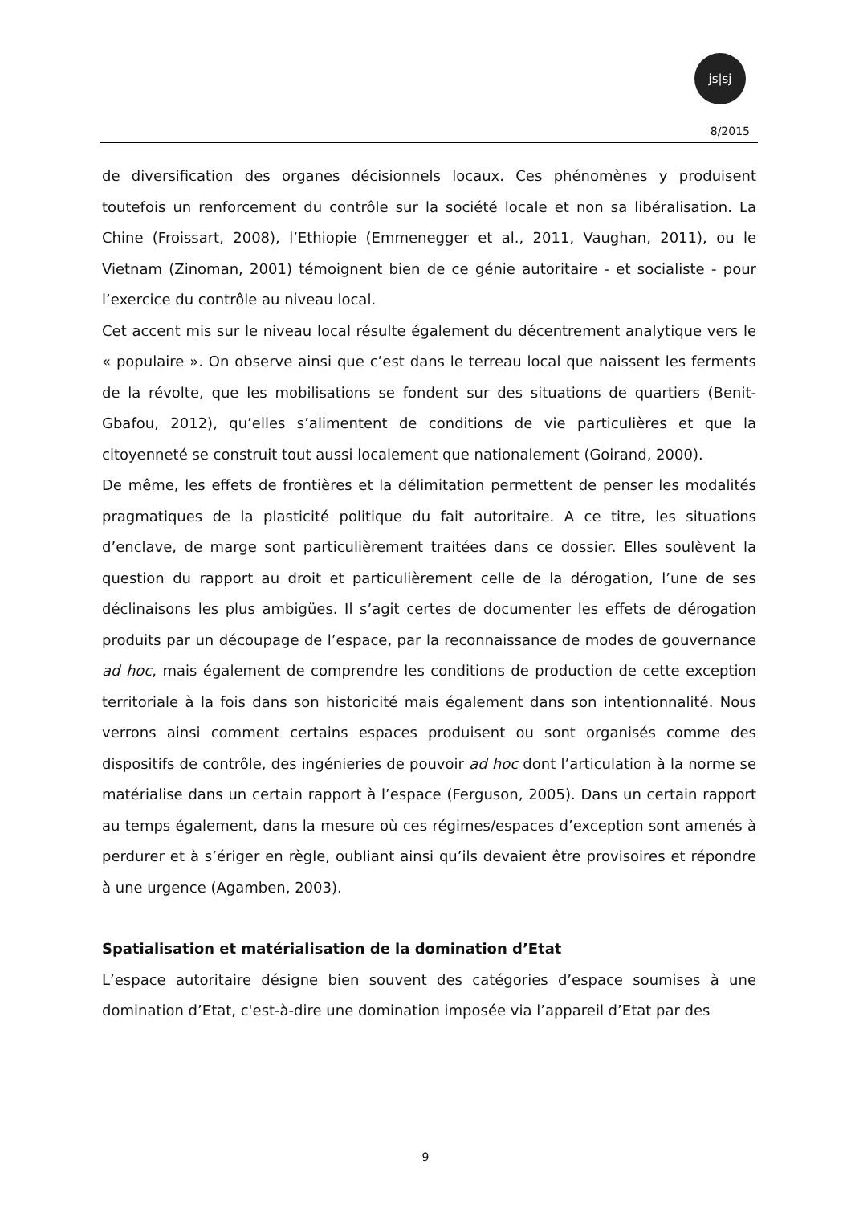js|sj
8/2015
de diversification des organes décisionnels locaux. Ces phénomènes y produisent toutefois un renforcement du contrôle sur la société locale et non sa libéralisation. La Chine (Froissart, 2008), l’Ethiopie (Emmenegger et al., 2011, Vaughan, 2011), ou le Vietnam (Zinoman, 2001) témoignent bien de ce génie autoritaire - et socialiste - pour l’exercice du contrôle au niveau local.
Cet accent mis sur le niveau local résulte également du décentrement analytique vers le « populaire ». On observe ainsi que c’est dans le terreau local que naissent les ferments de la révolte, que les mobilisations se fondent sur des situations de quartiers (Benit-Gbafou, 2012), qu’elles s’alimentent de conditions de vie particulières et que la citoyenneté se construit tout aussi localement que nationalement (Goirand, 2000).
De même, les effets de frontières et la délimitation permettent de penser les modalités pragmatiques de la plasticité politique du fait autoritaire. A ce titre, les situations d’enclave, de marge sont particulièrement traitées dans ce dossier. Elles soulèvent la question du rapport au droit et particulièrement celle de la dérogation, l’une de ses déclinaisons les plus ambigües. Il s’agit certes de documenter les effets de dérogation produits par un découpage de l’espace, par la reconnaissance de modes de gouvernance ad hoc, mais également de comprendre les conditions de production de cette exception territoriale à la fois dans son historicité mais également dans son intentionnalité. Nous verrons ainsi comment certains espaces produisent ou sont organisés comme des dispositifs de contrôle, des ingénieries de pouvoir ad hoc dont l’articulation à la norme se matérialise dans un certain rapport à l’espace (Ferguson, 2005). Dans un certain rapport au temps également, dans la mesure où ces régimes/espaces d’exception sont amenés à perdurer et à s’ériger en règle, oubliant ainsi qu’ils devaient être provisoires et répondre à une urgence (Agamben, 2003).
Spatialisation et matérialisation de la domination d’Etat
L’espace autoritaire désigne bien souvent des catégories d’espace soumises à une domination d’Etat, c'est-à-dire une domination imposée via l’appareil d’Etat par des
9